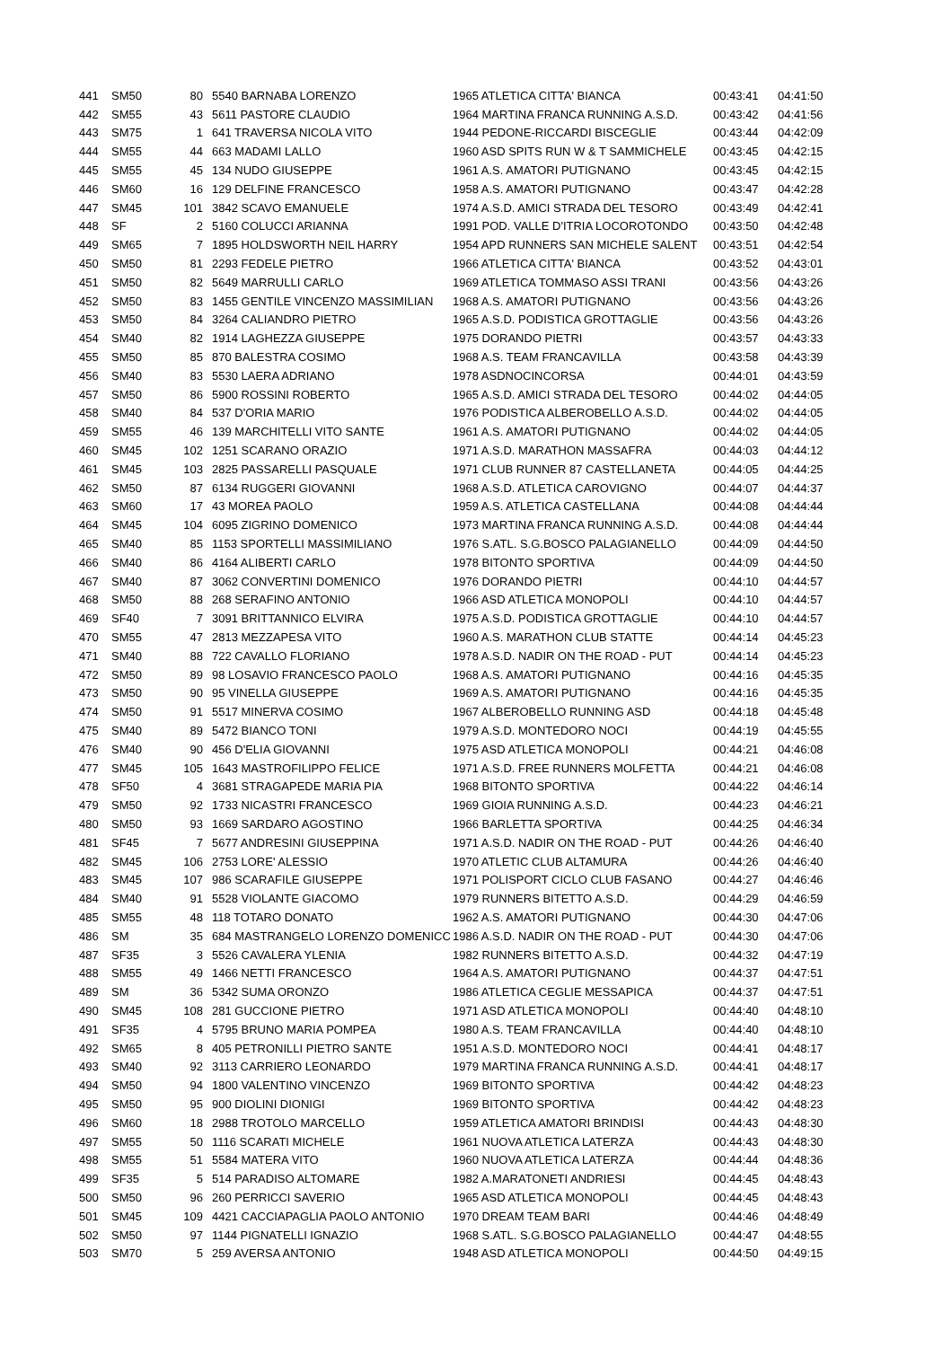| 441 | SM50 | 80 | 5540 BARNABA LORENZO | 1965 ATLETICA CITTA' BIANCA | 00:43:41 | 04:41:50 |
| 442 | SM55 | 43 | 5611 PASTORE CLAUDIO | 1964 MARTINA FRANCA RUNNING A.S.D. | 00:43:42 | 04:41:56 |
| 443 | SM75 | 1 | 641 TRAVERSA NICOLA VITO | 1944 PEDONE-RICCARDI BISCEGLIE | 00:43:44 | 04:42:09 |
| 444 | SM55 | 44 | 663 MADAMI LALLO | 1960 ASD SPITS RUN W & T SAMMICHELE | 00:43:45 | 04:42:15 |
| 445 | SM55 | 45 | 134 NUDO GIUSEPPE | 1961 A.S. AMATORI PUTIGNANO | 00:43:45 | 04:42:15 |
| 446 | SM60 | 16 | 129 DELFINE FRANCESCO | 1958 A.S. AMATORI PUTIGNANO | 00:43:47 | 04:42:28 |
| 447 | SM45 | 101 | 3842 SCAVO EMANUELE | 1974 A.S.D. AMICI STRADA DEL TESORO | 00:43:49 | 04:42:41 |
| 448 | SF | 2 | 5160 COLUCCI ARIANNA | 1991 POD. VALLE D'ITRIA LOCOROTONDO | 00:43:50 | 04:42:48 |
| 449 | SM65 | 7 | 1895 HOLDSWORTH NEIL HARRY | 1954 APD RUNNERS SAN MICHELE SALENT | 00:43:51 | 04:42:54 |
| 450 | SM50 | 81 | 2293 FEDELE PIETRO | 1966 ATLETICA CITTA' BIANCA | 00:43:52 | 04:43:01 |
| 451 | SM50 | 82 | 5649 MARRULLI CARLO | 1969 ATLETICA TOMMASO ASSI TRANI | 00:43:56 | 04:43:26 |
| 452 | SM50 | 83 | 1455 GENTILE VINCENZO MASSIMILIAN | 1968 A.S. AMATORI PUTIGNANO | 00:43:56 | 04:43:26 |
| 453 | SM50 | 84 | 3264 CALIANDRO PIETRO | 1965 A.S.D. PODISTICA GROTTAGLIE | 00:43:56 | 04:43:26 |
| 454 | SM40 | 82 | 1914 LAGHEZZA GIUSEPPE | 1975 DORANDO PIETRI | 00:43:57 | 04:43:33 |
| 455 | SM50 | 85 | 870 BALESTRA COSIMO | 1968 A.S. TEAM FRANCAVILLA | 00:43:58 | 04:43:39 |
| 456 | SM40 | 83 | 5530 LAERA ADRIANO | 1978 ASDNOCINCORSA | 00:44:01 | 04:43:59 |
| 457 | SM50 | 86 | 5900 ROSSINI ROBERTO | 1965 A.S.D. AMICI STRADA DEL TESORO | 00:44:02 | 04:44:05 |
| 458 | SM40 | 84 | 537 D'ORIA MARIO | 1976 PODISTICA ALBEROBELLO A.S.D. | 00:44:02 | 04:44:05 |
| 459 | SM55 | 46 | 139 MARCHITELLI VITO SANTE | 1961 A.S. AMATORI PUTIGNANO | 00:44:02 | 04:44:05 |
| 460 | SM45 | 102 | 1251 SCARANO ORAZIO | 1971 A.S.D. MARATHON MASSAFRA | 00:44:03 | 04:44:12 |
| 461 | SM45 | 103 | 2825 PASSARELLI PASQUALE | 1971 CLUB RUNNER 87 CASTELLANETA | 00:44:05 | 04:44:25 |
| 462 | SM50 | 87 | 6134 RUGGERI GIOVANNI | 1968 A.S.D. ATLETICA CAROVIGNO | 00:44:07 | 04:44:37 |
| 463 | SM60 | 17 | 43 MOREA PAOLO | 1959 A.S. ATLETICA CASTELLANA | 00:44:08 | 04:44:44 |
| 464 | SM45 | 104 | 6095 ZIGRINO DOMENICO | 1973 MARTINA FRANCA RUNNING A.S.D. | 00:44:08 | 04:44:44 |
| 465 | SM40 | 85 | 1153 SPORTELLI MASSIMILIANO | 1976 S.ATL. S.G.BOSCO PALAGIANELLO | 00:44:09 | 04:44:50 |
| 466 | SM40 | 86 | 4164 ALIBERTI CARLO | 1978 BITONTO SPORTIVA | 00:44:09 | 04:44:50 |
| 467 | SM40 | 87 | 3062 CONVERTINI DOMENICO | 1976 DORANDO PIETRI | 00:44:10 | 04:44:57 |
| 468 | SM50 | 88 | 268 SERAFINO ANTONIO | 1966 ASD ATLETICA MONOPOLI | 00:44:10 | 04:44:57 |
| 469 | SF40 | 7 | 3091 BRITTANNICO ELVIRA | 1975 A.S.D. PODISTICA GROTTAGLIE | 00:44:10 | 04:44:57 |
| 470 | SM55 | 47 | 2813 MEZZAPESA VITO | 1960 A.S. MARATHON CLUB STATTE | 00:44:14 | 04:45:23 |
| 471 | SM40 | 88 | 722 CAVALLO FLORIANO | 1978 A.S.D. NADIR ON THE ROAD - PUT | 00:44:14 | 04:45:23 |
| 472 | SM50 | 89 | 98 LOSAVIO FRANCESCO PAOLO | 1968 A.S. AMATORI PUTIGNANO | 00:44:16 | 04:45:35 |
| 473 | SM50 | 90 | 95 VINELLA GIUSEPPE | 1969 A.S. AMATORI PUTIGNANO | 00:44:16 | 04:45:35 |
| 474 | SM50 | 91 | 5517 MINERVA COSIMO | 1967 ALBEROBELLO RUNNING ASD | 00:44:18 | 04:45:48 |
| 475 | SM40 | 89 | 5472 BIANCO TONI | 1979 A.S.D. MONTEDORO NOCI | 00:44:19 | 04:45:55 |
| 476 | SM40 | 90 | 456 D'ELIA GIOVANNI | 1975 ASD ATLETICA MONOPOLI | 00:44:21 | 04:46:08 |
| 477 | SM45 | 105 | 1643 MASTROFILIPPO FELICE | 1971 A.S.D. FREE RUNNERS MOLFETTA | 00:44:21 | 04:46:08 |
| 478 | SF50 | 4 | 3681 STRAGAPEDE MARIA PIA | 1968 BITONTO SPORTIVA | 00:44:22 | 04:46:14 |
| 479 | SM50 | 92 | 1733 NICASTRI FRANCESCO | 1969 GIOIA RUNNING A.S.D. | 00:44:23 | 04:46:21 |
| 480 | SM50 | 93 | 1669 SARDARO AGOSTINO | 1966 BARLETTA SPORTIVA | 00:44:25 | 04:46:34 |
| 481 | SF45 | 7 | 5677 ANDRESINI GIUSEPPINA | 1971 A.S.D. NADIR ON THE ROAD - PUT | 00:44:26 | 04:46:40 |
| 482 | SM45 | 106 | 2753 LORE' ALESSIO | 1970 ATLETIC CLUB ALTAMURA | 00:44:26 | 04:46:40 |
| 483 | SM45 | 107 | 986 SCARAFILE GIUSEPPE | 1971 POLISPORT CICLO CLUB FASANO | 00:44:27 | 04:46:46 |
| 484 | SM40 | 91 | 5528 VIOLANTE GIACOMO | 1979 RUNNERS BITETTO A.S.D. | 00:44:29 | 04:46:59 |
| 485 | SM55 | 48 | 118 TOTARO DONATO | 1962 A.S. AMATORI PUTIGNANO | 00:44:30 | 04:47:06 |
| 486 | SM | 35 | 684 MASTRANGELO LORENZO DOMENICC | 1986 A.S.D. NADIR ON THE ROAD - PUT | 00:44:30 | 04:47:06 |
| 487 | SF35 | 3 | 5526 CAVALERA YLENIA | 1982 RUNNERS BITETTO A.S.D. | 00:44:32 | 04:47:19 |
| 488 | SM55 | 49 | 1466 NETTI FRANCESCO | 1964 A.S. AMATORI PUTIGNANO | 00:44:37 | 04:47:51 |
| 489 | SM | 36 | 5342 SUMA ORONZO | 1986 ATLETICA CEGLIE MESSAPICA | 00:44:37 | 04:47:51 |
| 490 | SM45 | 108 | 281 GUCCIONE PIETRO | 1971 ASD ATLETICA MONOPOLI | 00:44:40 | 04:48:10 |
| 491 | SF35 | 4 | 5795 BRUNO MARIA POMPEA | 1980 A.S. TEAM FRANCAVILLA | 00:44:40 | 04:48:10 |
| 492 | SM65 | 8 | 405 PETRONILLI PIETRO SANTE | 1951 A.S.D. MONTEDORO NOCI | 00:44:41 | 04:48:17 |
| 493 | SM40 | 92 | 3113 CARRIERO LEONARDO | 1979 MARTINA FRANCA RUNNING A.S.D. | 00:44:41 | 04:48:17 |
| 494 | SM50 | 94 | 1800 VALENTINO VINCENZO | 1969 BITONTO SPORTIVA | 00:44:42 | 04:48:23 |
| 495 | SM50 | 95 | 900 DIOLINI DIONIGI | 1969 BITONTO SPORTIVA | 00:44:42 | 04:48:23 |
| 496 | SM60 | 18 | 2988 TROTOLO MARCELLO | 1959 ATLETICA AMATORI BRINDISI | 00:44:43 | 04:48:30 |
| 497 | SM55 | 50 | 1116 SCARATI MICHELE | 1961 NUOVA ATLETICA LATERZA | 00:44:43 | 04:48:30 |
| 498 | SM55 | 51 | 5584 MATERA VITO | 1960 NUOVA ATLETICA LATERZA | 00:44:44 | 04:48:36 |
| 499 | SF35 | 5 | 514 PARADISO ALTOMARE | 1982 A.MARATONETI ANDRIESI | 00:44:45 | 04:48:43 |
| 500 | SM50 | 96 | 260 PERRICCI SAVERIO | 1965 ASD ATLETICA MONOPOLI | 00:44:45 | 04:48:43 |
| 501 | SM45 | 109 | 4421 CACCIAPAGLIA PAOLO ANTONIO | 1970 DREAM TEAM BARI | 00:44:46 | 04:48:49 |
| 502 | SM50 | 97 | 1144 PIGNATELLI IGNAZIO | 1968 S.ATL. S.G.BOSCO PALAGIANELLO | 00:44:47 | 04:48:55 |
| 503 | SM70 | 5 | 259 AVERSA ANTONIO | 1948 ASD ATLETICA MONOPOLI | 00:44:50 | 04:49:15 |